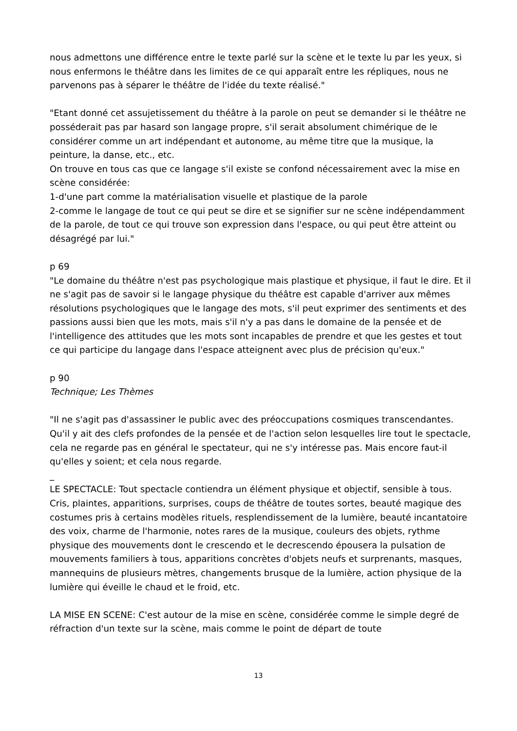nous admettons une différence entre le texte parlé sur la scène et le texte lu par les yeux, si nous enfermons le théâtre dans les limites de ce qui apparaît entre les répliques, nous ne parvenons pas à séparer le théâtre de l'idée du texte réalisé."
"Etant donné cet assujetissement du théâtre à la parole on peut se demander si le théâtre ne posséderait pas par hasard son langage propre, s'il serait absolument chimérique de le considérer comme un art indépendant et autonome, au même titre que la musique, la peinture, la danse, etc., etc.
On trouve en tous cas que ce langage s'il existe se confond nécessairement avec la mise en scène considérée:
1-d'une part comme la matérialisation visuelle et plastique de la parole
2-comme le langage de tout ce qui peut se dire et se signifier sur ne scène indépendamment de la parole, de tout ce qui trouve son expression dans l'espace, ou qui peut être atteint ou désagrégé par lui."
p 69
"Le domaine du théâtre n'est pas psychologique mais plastique et physique, il faut le dire. Et il ne s'agit pas de savoir si le langage physique du théâtre est capable d'arriver aux mêmes résolutions psychologiques que le langage des mots, s'il peut exprimer des sentiments et des passions aussi bien que les mots, mais s'il n'y a pas dans le domaine de la pensée et de l'intelligence des attitudes que les mots sont incapables de prendre et que les gestes et tout ce qui participe du langage dans l'espace atteignent avec plus de précision qu'eux."
p 90
Technique; Les Thèmes
"Il ne s'agit pas d'assassiner le public avec des préoccupations cosmiques transcendantes. Qu'il y ait des clefs profondes de la pensée et de l'action selon lesquelles lire tout le spectacle, cela ne regarde pas en général le spectateur, qui ne s'y intéresse pas. Mais encore faut-il qu'elles y soient; et cela nous regarde.
_
LE SPECTACLE: Tout spectacle contiendra un élément physique et objectif, sensible à tous. Cris, plaintes, apparitions, surprises, coups de théâtre de toutes sortes, beauté magique des costumes pris à certains modèles rituels, resplendissement de la lumière, beauté incantatoire des voix, charme de l'harmonie, notes rares de la musique, couleurs des objets, rythme physique des mouvements dont le crescendo et le decrescendo épousera la pulsation de mouvements familiers à tous, apparitions concrètes d'objets neufs et surprenants, masques, mannequins de plusieurs mètres, changements brusque de la lumière, action physique de la lumière qui éveille le chaud et le froid, etc.
LA MISE EN SCENE: C'est autour de la mise en scène, considérée comme le simple degré de réfraction d'un texte sur la scène, mais comme le point de départ de toute
13